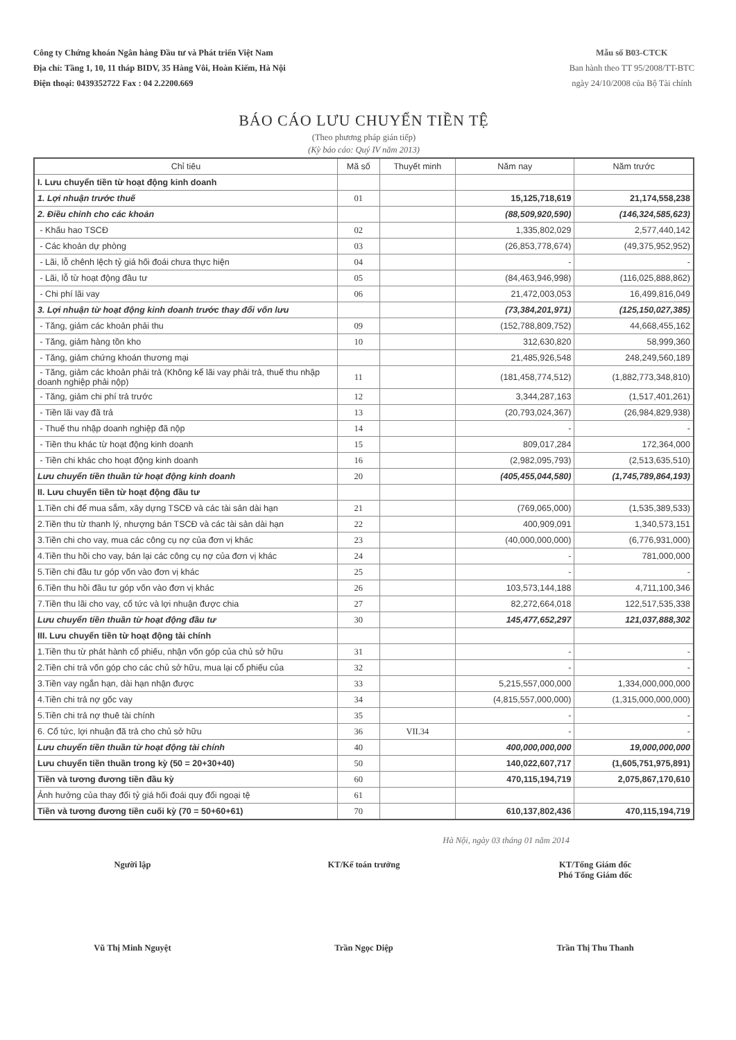Công ty Chứng khoán Ngân hàng Đầu tư và Phát triển Việt Nam
Địa chỉ: Tầng 1, 10, 11 tháp BIDV, 35 Hàng Vôi, Hoàn Kiếm, Hà Nội
Điện thoại: 0439352722 Fax : 04 2.2200.669
Mẫu số B03-CTCK
Ban hành theo TT 95/2008/TT-BTC
ngày 24/10/2008 của Bộ Tài chính
BÁO CÁO LƯU CHUYỂN TIỀN TỆ
(Theo phương pháp gián tiếp)
(Kỳ báo cáo: Quý IV năm 2013)
| Chỉ tiêu | Mã số | Thuyết minh | Năm nay | Năm trước |
| --- | --- | --- | --- | --- |
| I. Lưu chuyển tiền từ hoạt động kinh doanh | | | | |
| 1. Lợi nhuận trước thuế | 01 | | 15,125,718,619 | 21,174,558,238 |
| 2. Điều chỉnh cho các khoản | | | (88,509,920,590) | (146,324,585,623) |
| - Khấu hao TSCĐ | 02 | | 1,335,802,029 | 2,577,440,142 |
| - Các khoản dự phòng | 03 | | (26,853,778,674) | (49,375,952,952) |
| - Lãi, lỗ chênh lệch tỷ giá hối đoái chưa thực hiện | 04 | | - | - |
| - Lãi, lỗ từ hoạt động đầu tư | 05 | | (84,463,946,998) | (116,025,888,862) |
| - Chi phí lãi vay | 06 | | 21,472,003,053 | 16,499,816,049 |
| 3. Lợi nhuận từ hoạt động kinh doanh trước thay đổi vốn lưu | | | (73,384,201,971) | (125,150,027,385) |
| - Tăng, giảm các khoản phải thu | 09 | | (152,788,809,752) | 44,668,455,162 |
| - Tăng, giảm hàng tồn kho | 10 | | 312,630,820 | 58,999,360 |
| - Tăng, giảm chứng khoán thương mại | | | 21,485,926,548 | 248,249,560,189 |
| - Tăng, giảm các khoản phải trả (Không kể lãi vay phải trả, thuế thu nhập doanh nghiệp phải nộp) | 11 | | (181,458,774,512) | (1,882,773,348,810) |
| - Tăng, giảm chi phí trả trước | 12 | | 3,344,287,163 | (1,517,401,261) |
| - Tiền lãi vay đã trả | 13 | | (20,793,024,367) | (26,984,829,938) |
| - Thuế thu nhập doanh nghiệp đã nộp | 14 | | - | - |
| - Tiền thu khác từ hoạt động kinh doanh | 15 | | 809,017,284 | 172,364,000 |
| - Tiền chi khác cho hoạt động kinh doanh | 16 | | (2,982,095,793) | (2,513,635,510) |
| Lưu chuyển tiền thuần từ hoạt động kinh doanh | 20 | | (405,455,044,580) | (1,745,789,864,193) |
| II. Lưu chuyển tiền từ hoạt động đầu tư | | | | |
| 1.Tiền chi để mua sắm, xây dựng TSCĐ và các tài sản dài hạn | 21 | | (769,065,000) | (1,535,389,533) |
| 2.Tiền thu từ thanh lý, nhượng bán TSCĐ và các tài sản dài hạn | 22 | | 400,909,091 | 1,340,573,151 |
| 3.Tiền chi cho vay, mua các công cụ nợ của đơn vị khác | 23 | | (40,000,000,000) | (6,776,931,000) |
| 4.Tiền thu hồi cho vay, bán lại các công cụ nợ của đơn vị khác | 24 | | - | 781,000,000 |
| 5.Tiền chi đầu tư góp vốn vào đơn vị khác | 25 | | - | - |
| 6.Tiền thu hồi đầu tư góp vốn vào đơn vị khác | 26 | | 103,573,144,188 | 4,711,100,346 |
| 7.Tiền thu lãi cho vay, cổ tức và lợi nhuận được chia | 27 | | 82,272,664,018 | 122,517,535,338 |
| Lưu chuyển tiền thuần từ hoạt động đầu tư | 30 | | 145,477,652,297 | 121,037,888,302 |
| III. Lưu chuyển tiền từ hoạt động tài chính | | | | |
| 1.Tiền thu từ phát hành cổ phiếu, nhận vốn góp của chủ sở hữu | 31 | | - | - |
| 2.Tiền chi trả vốn góp cho các chủ sở hữu, mua lại cổ phiếu của | 32 | | - | - |
| 3.Tiền vay ngắn hạn, dài hạn nhận được | 33 | | 5,215,557,000,000 | 1,334,000,000,000 |
| 4.Tiền chi trả nợ gốc vay | 34 | | (4,815,557,000,000) | (1,315,000,000,000) |
| 5.Tiền chi trả nợ thuê tài chính | 35 | | - | - |
| 6. Cổ tức, lợi nhuận đã trả cho chủ sở hữu | 36 | VII.34 | - | - |
| Lưu chuyển tiền thuần từ hoạt động tài chính | 40 | | 400,000,000,000 | 19,000,000,000 |
| Lưu chuyển tiền thuần trong kỳ (50 = 20+30+40) | 50 | | 140,022,607,717 | (1,605,751,975,891) |
| Tiền và tương đương tiền đầu kỳ | 60 | | 470,115,194,719 | 2,075,867,170,610 |
| Ảnh hưởng của thay đổi tỷ giá hối đoái quy đổi ngoại tệ | 61 | | | |
| Tiền và tương đương tiền cuối kỳ (70 = 50+60+61) | 70 | | 610,137,802,436 | 470,115,194,719 |
Hà Nội, ngày 03 tháng 01 năm 2014
Người lập
Vũ Thị Minh Nguyệt
KT/Kế toán trưởng
Trần Ngọc Diệp
KT/Tổng Giám đốc
Phó Tổng Giám đốc
Trần Thị Thu Thanh